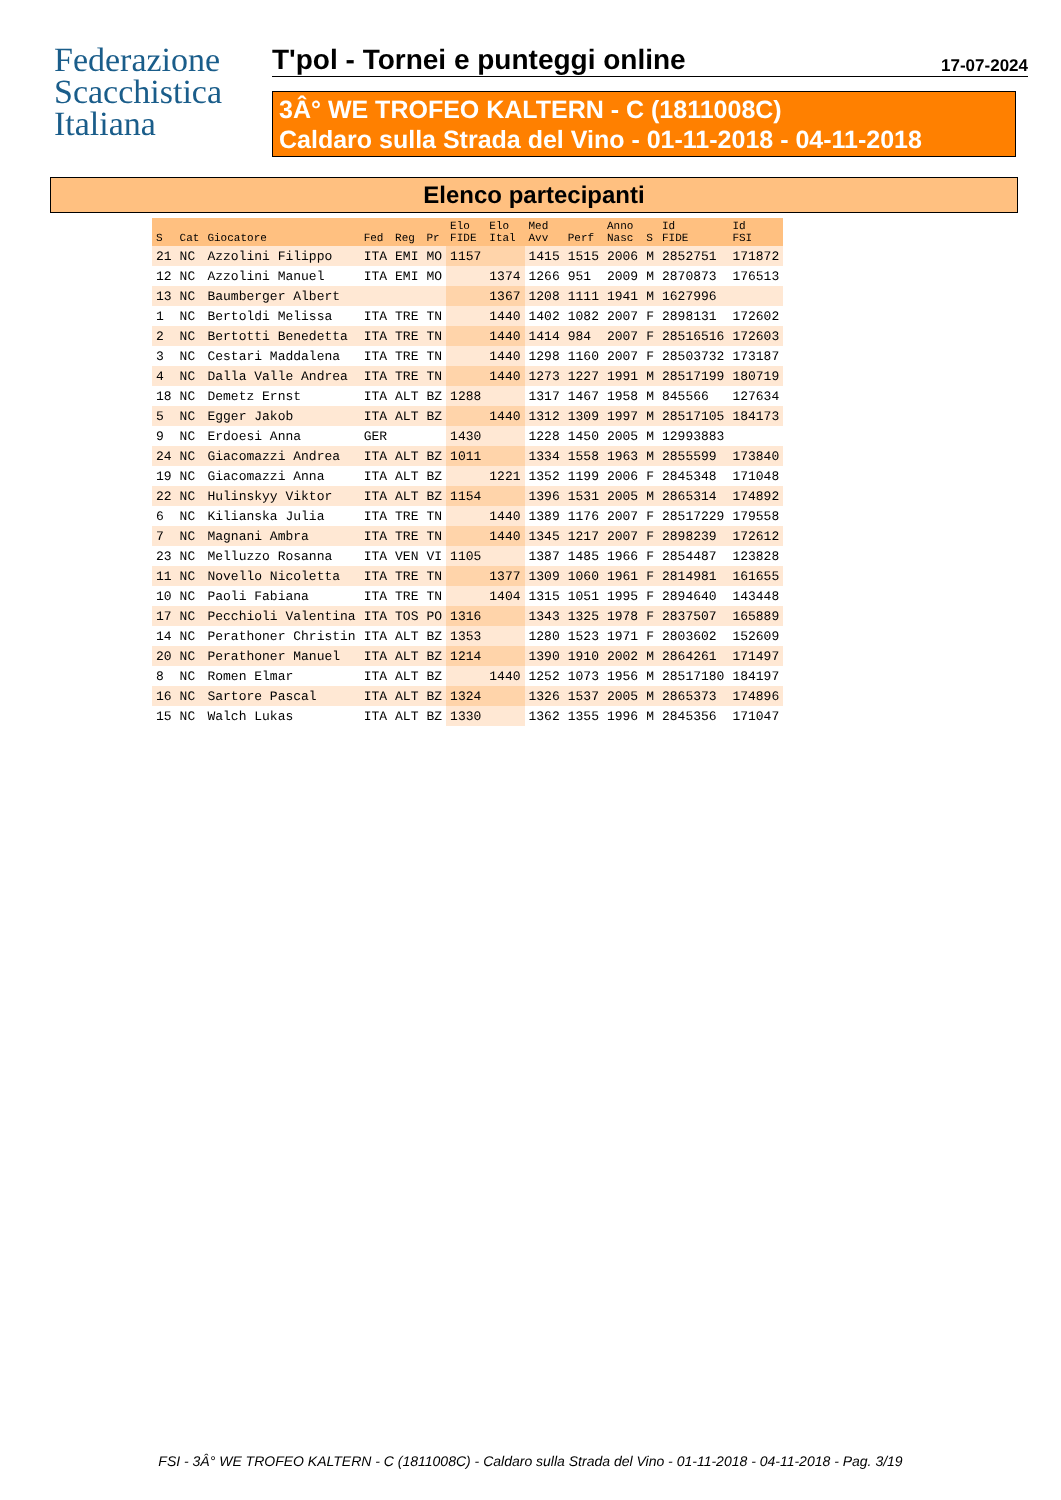Federazione
Scacchistica
Italiana
T'pol - Tornei e punteggi online 17-07-2024
3Â° WE TROFEO KALTERN - C (1811008C)
Caldaro sulla Strada del Vino - 01-11-2018 - 04-11-2018
Elenco partecipanti
| S | Cat | Giocatore | Fed | Reg | Pr | Elo FIDE | Elo Ital | Med Avv | Perf | Anno Nasc | S | Id FIDE | Id FSI |
| --- | --- | --- | --- | --- | --- | --- | --- | --- | --- | --- | --- | --- | --- |
| 21 | NC | Azzolini Filippo | ITA | EMI | MO | 1157 | | 1415 | 1515 | 2006 | M | 2852751 | 171872 |
| 12 | NC | Azzolini Manuel | ITA | EMI | MO | | 1374 | 1266 | 951 | 2009 | M | 2870873 | 176513 |
| 13 | NC | Baumberger Albert | | | | | 1367 | 1208 | 1111 | 1941 | M | 1627996 | |
| 1 | NC | Bertoldi Melissa | ITA | TRE | TN | | 1440 | 1402 | 1082 | 2007 | F | 2898131 | 172602 |
| 2 | NC | Bertotti Benedetta | ITA | TRE | TN | | 1440 | 1414 | 984 | 2007 | F | 28516516 | 172603 |
| 3 | NC | Cestari Maddalena | ITA | TRE | TN | | 1440 | 1298 | 1160 | 2007 | F | 28503732 | 173187 |
| 4 | NC | Dalla Valle Andrea | ITA | TRE | TN | | 1440 | 1273 | 1227 | 1991 | M | 28517199 | 180719 |
| 18 | NC | Demetz Ernst | ITA | ALT | BZ | 1288 | | 1317 | 1467 | 1958 | M | 845566 | 127634 |
| 5 | NC | Egger Jakob | ITA | ALT | BZ | | 1440 | 1312 | 1309 | 1997 | M | 28517105 | 184173 |
| 9 | NC | Erdoesi Anna | GER | | | 1430 | | 1228 | 1450 | 2005 | M | 12993883 | |
| 24 | NC | Giacomazzi Andrea | ITA | ALT | BZ | 1011 | | 1334 | 1558 | 1963 | M | 2855599 | 173840 |
| 19 | NC | Giacomazzi Anna | ITA | ALT | BZ | | 1221 | 1352 | 1199 | 2006 | F | 2845348 | 171048 |
| 22 | NC | Hulinskyy Viktor | ITA | ALT | BZ | 1154 | | 1396 | 1531 | 2005 | M | 2865314 | 174892 |
| 6 | NC | Kilianska Julia | ITA | TRE | TN | | 1440 | 1389 | 1176 | 2007 | F | 28517229 | 179558 |
| 7 | NC | Magnani Ambra | ITA | TRE | TN | | 1440 | 1345 | 1217 | 2007 | F | 2898239 | 172612 |
| 23 | NC | Melluzzo Rosanna | ITA | VEN | VI | 1105 | | 1387 | 1485 | 1966 | F | 2854487 | 123828 |
| 11 | NC | Novello Nicoletta | ITA | TRE | TN | | 1377 | 1309 | 1060 | 1961 | F | 2814981 | 161655 |
| 10 | NC | Paoli Fabiana | ITA | TRE | TN | | 1404 | 1315 | 1051 | 1995 | F | 2894640 | 143448 |
| 17 | NC | Pecchioli Valentina | ITA | TOS | PO | 1316 | | 1343 | 1325 | 1978 | F | 2837507 | 165889 |
| 14 | NC | Perathoner Christin | ITA | ALT | BZ | 1353 | | 1280 | 1523 | 1971 | F | 2803602 | 152609 |
| 20 | NC | Perathoner Manuel | ITA | ALT | BZ | 1214 | | 1390 | 1910 | 2002 | M | 2864261 | 171497 |
| 8 | NC | Romen Elmar | ITA | ALT | BZ | | 1440 | 1252 | 1073 | 1956 | M | 28517180 | 184197 |
| 16 | NC | Sartore Pascal | ITA | ALT | BZ | 1324 | | 1326 | 1537 | 2005 | M | 2865373 | 174896 |
| 15 | NC | Walch Lukas | ITA | ALT | BZ | 1330 | | 1362 | 1355 | 1996 | M | 2845356 | 171047 |
FSI - 3Â° WE TROFEO KALTERN - C (1811008C) - Caldaro sulla Strada del Vino - 01-11-2018 - 04-11-2018 - Pag. 3/19